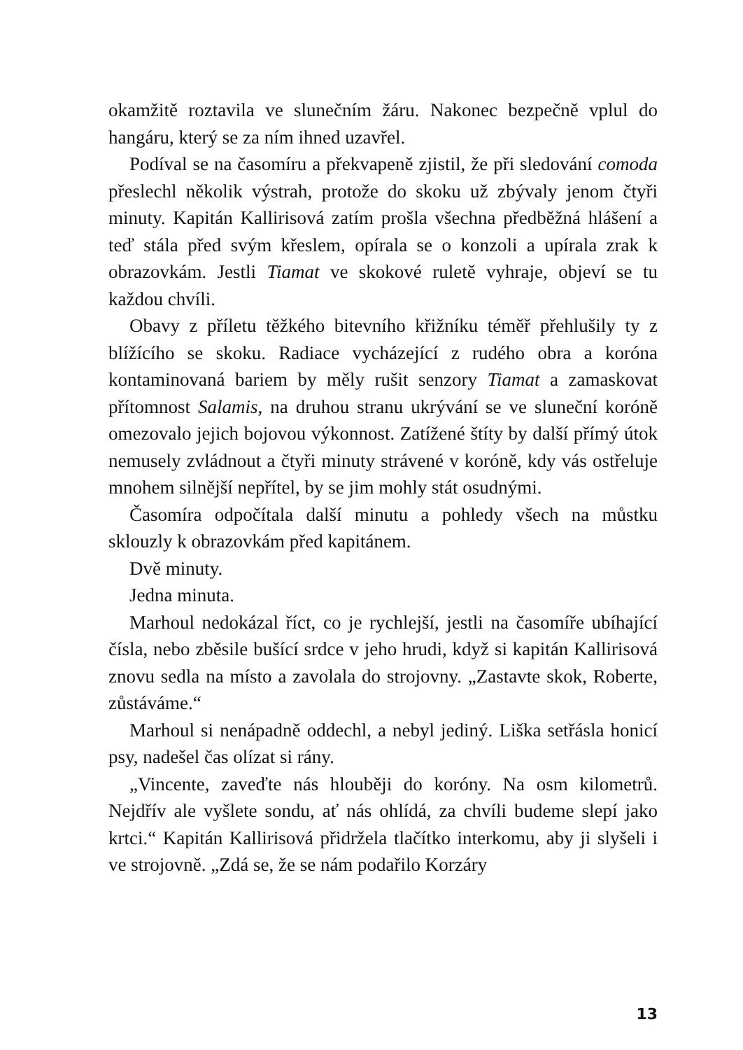okamžitě roztavila ve slunečním žáru. Nakonec bezpečně vplul do hangáru, který se za ním ihned uzavřel.
Podíval se na časomíru a překvapeně zjistil, že při sledování comoda přeslechl několik výstrah, protože do skoku už zbývaly jenom čtyři minuty. Kapitán Kallirisová zatím prošla všechna předběžná hlášení a teď stála před svým křeslem, opírala se o konzoli a upírala zrak k obrazovkám. Jestli Tiamat ve skokové ruletě vyhraje, objeví se tu každou chvíli.
Obavy z příletu těžkého bitevního křižníku téměř přehlušily ty z blížícího se skoku. Radiace vycházející z rudého obra a koróna kontaminovaná bariem by měly rušit senzory Tiamat a zamaskovat přítomnost Salamis, na druhou stranu ukrývání se ve sluneční koróně omezovalo jejich bojovou výkonnost. Zatížené štíty by další přímý útok nemusely zvládnout a čtyři minuty strávené v koróně, kdy vás ostřeluje mnohem silnější nepřítel, by se jim mohly stát osudnými.
Časomíra odpočítala další minutu a pohledy všech na můstku sklouzly k obrazovkám před kapitánem.
Dvě minuty.
Jedna minuta.
Marhoul nedokázal říct, co je rychlejší, jestli na časomíře ubíhající čísla, nebo zběsile bušící srdce v jeho hrudi, když si kapitán Kallirisová znovu sedla na místo a zavolala do strojovny. „Zastavte skok, Roberte, zůstáváme.“
Marhoul si nenápadně oddechl, a nebyl jediný. Liška setřásla honicí psy, nadešel čas olízat si rány.
„Vincente, zaveďte nás hlouběji do koróny. Na osm kilometrů. Nejdřív ale vyšlete sondu, ať nás ohlídá, za chvíli budeme slepí jako krtci.“ Kapitán Kallirisová přidržela tlačítko interkomu, aby ji slyšeli i ve strojovně. „Zdá se, že se nám podařilo Korzáry
13